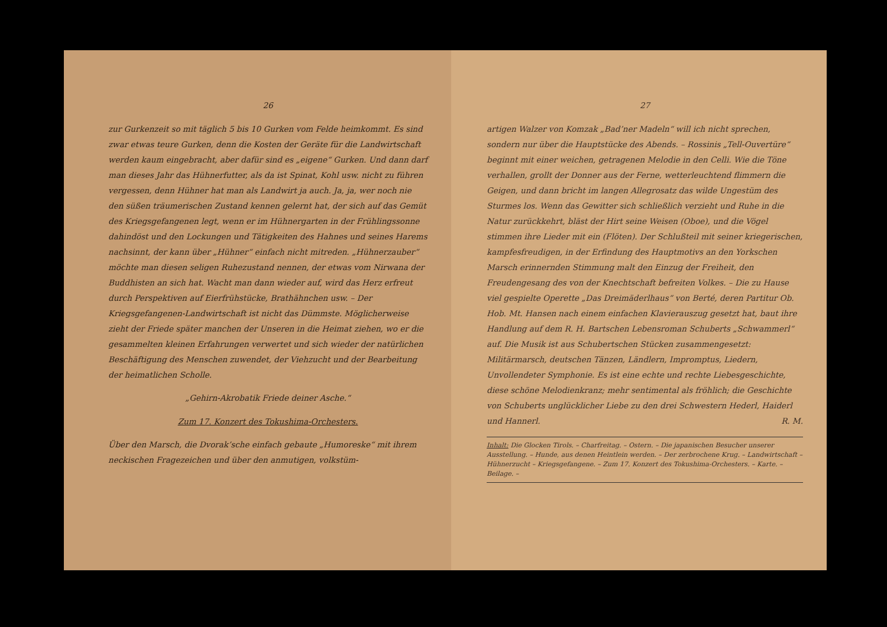26
zur Gurkenzeit so mit täglich 5 bis 10 Gurken vom Felde heimkommt. Es sind zwar etwas teure Gurken, denn die Kosten der Geräte für die Landwirtschaft werden kaum eingebracht, aber dafür sind es „eigene“ Gurken. Und dann darf man dieses Jahr das Hühnerfutter, als da ist Spinat, Kohl usw. nicht zu führen vergessen, denn Hühner hat man als Landwirt ja auch. Ja, ja, wer noch nie den süßen träumerischen Zustand kennen gelernt hat, der sich auf das Gemüt des Kriegsgefangenen legt, wenn er im Hühnergarten in der Frühlingssonne dahindöst und den Lockungen und Tätigkeiten des Hahnes und seines Harems nachsinnt, der kann über „Hühner“ einfach nicht mitreden. „Hühnerzauber“ möchte man diesen seligen Ruhezustand nennen, der etwas vom Nirwana der Buddhisten an sich hat. Wacht man dann wieder auf, wird das Herz erfreut durch Perspektiven auf Eierfrühstücke, Brathähnchen usw. – Der Kriegsgefangenen-Landwirtschaft ist nicht das Dümmste. Möglicherweise zieht der Friede später manchen der Unseren in die Heimat ziehen, wo er die gesammelten kleinen Erfahrungen verwertet und sich wieder der natürlichen Beschäftigung des Menschen zuwendet, der Viehzucht und der Bearbeitung der heimatlichen Scholle.
„Gehirn-Akrobatik Friede deiner Asche.“
Zum 17. Konzert des Tokushima-Orchesters.
Über den Marsch, die Dvorak’sche einfach gebaute „Humoreske“ mit ihrem neckischen Fragezeichen und über den anmutigen, volkstüm-
27
artigen Walzer von Komzak „Bad’ner Madeln“ will ich nicht sprechen, sondern nur über die Hauptstücke des Abends. – Rossinis „Tell-Ouvertüre“ beginnt mit einer weichen, getragenen Melodie in den Celli. Wie die Töne verhallen, grollt der Donner aus der Ferne, wetterleuchtend flimmern die Geigen, und dann bricht im langen Allegrosatz das wilde Ungestüm des Sturmes los. Wenn das Gewitter sich schließlich verzieht und Ruhe in die Natur zurückkehrt, bläst der Hirt seine Weisen (Oboe), und die Vögel stimmen ihre Lieder mit ein (Flöten). Der Schlußteil mit seiner kriegerischen, kampfesfreudigen, in der Erfindung des Hauptmotivs an den Yorkschen Marsch erinnernden Stimmung malt den Einzug der Freiheit, den Freudengesang des von der Knechtschaft befreiten Volkes. – Die zu Hause viel gespielte Operette „Das Dreimäderlhaus“ von Berté, deren Partitur Ob. Hob. Mt. Hansen nach einem einfachen Klavierauszug gesetzt hat, baut ihre Handlung auf dem R. H. Bartschen Lebensroman Schuberts „Schwammerl“ auf. Die Musik ist aus Schubertschen Stücken zusammengesetzt: Militärmarsch, deutschen Tänzen, Ländlern, Impromptus, Liedern, Unvollendeter Symphonie. Es ist eine echte und rechte Liebesgeschichte, diese schöne Melodienkranz; mehr sentimental als fröhlich; die Geschichte von Schuberts unglücklicher Liebe zu den drei Schwestern Hederl, Haiderl und Hannerl. R. M.
Inhalt: Die Glocken Tirols. – Charfreitag. – Ostern. – Die japanischen Besucher unserer Ausstellung. – Hunde, aus denen Heintlein werden. – Der zerbrochene Krug. – Landwirtschaft – Hühnerzucht – Kriegsgefangene. – Zum 17. Konzert des Tokushima-Orchesters. – Karte. – Beilage. –